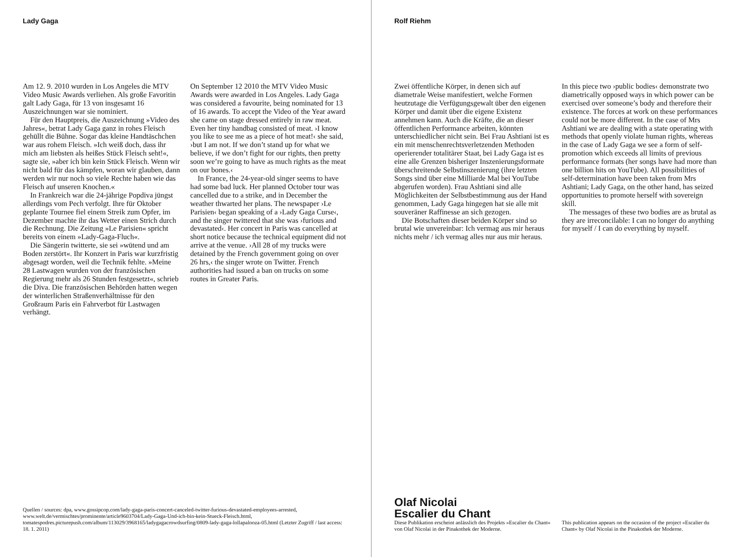Lady Gaga
Am 12. 9. 2010 wurden in Los Angeles die MTV Video Music Awards verliehen. Als große Favoritin galt Lady Gaga, für 13 von insgesamt 16 Auszeichnungen war sie nominiert.
Für den Hauptpreis, die Auszeichnung »Video des Jahres«, betrat Lady Gaga ganz in rohes Fleisch gehüllt die Bühne. Sogar das kleine Handtäschchen war aus rohem Fleisch. »Ich weiß doch, dass ihr mich am liebsten als heißes Stück Fleisch seht!«, sagte sie, »aber ich bin kein Stück Fleisch. Wenn wir nicht bald für das kämpfen, woran wir glauben, dann werden wir nur noch so viele Rechte haben wie das Fleisch auf unseren Knochen.«
In Frankreich war die 24-jährige Popdiva jüngst allerdings vom Pech verfolgt. Ihre für Oktober geplante Tournee fiel einem Streik zum Opfer, im Dezember machte ihr das Wetter einen Strich durch die Rechnung. Die Zeitung »Le Parisien« spricht bereits von einem »Lady-Gaga-Fluch«.
Die Sängerin twitterte, sie sei »wütend und am Boden zerstört«. Ihr Konzert in Paris war kurzfristig abgesagt worden, weil die Technik fehlte. »Meine 28 Lastwagen wurden von der französischen Regierung mehr als 26 Stunden festgesetzt«, schrieb die Diva. Die französischen Behörden hatten wegen der winterlichen Straßenverhältnisse für den Großraum Paris ein Fahrverbot für Lastwagen verhängt.
On September 12 2010 the MTV Video Music Awards were awarded in Los Angeles. Lady Gaga was considered a favourite, being nominated for 13 of 16 awards. To accept the Video of the Year award she came on stage dressed entirely in raw meat. Even her tiny handbag consisted of meat. ›I know you like to see me as a piece of hot meat!‹ she said, ›but I am not. If we don’t stand up for what we believe, if we don’t fight for our rights, then pretty soon we’re going to have as much rights as the meat on our bones.‹
In France, the 24-year-old singer seems to have had some bad luck. Her planned October tour was cancelled due to a strike, and in December the weather thwarted her plans. The newspaper ›Le Parisien‹ began speaking of a ›Lady Gaga Curse‹, and the singer twittered that she was ›furious and devastated‹. Her concert in Paris was cancelled at short notice because the technical equipment did not arrive at the venue. ›All 28 of my trucks were detained by the French government going on over 26 hrs,‹ the singer wrote on Twitter. French authorities had issued a ban on trucks on some routes in Greater Paris.
Quellen / sources: dpa, www.gossipcop.com/lady-gaga-paris-concert-canceled-twitter-furious-devastated-employees-arrested, www.welt.de/vermischtes/prominente/article9603704/Lady-Gaga-Und-ich-bin-kein-Stueck-Fleisch.html, tomatespodres.picturepush.com/album/113029/3968165/ladygagacrowdsurfing/0809-lady-gaga-lollapalooza-05.html (Letzter Zugriff / last access: 18. 1. 2011)
Rolf Riehm
Zwei öffentliche Körper, in denen sich auf diametrale Weise manifestiert, welche Formen heutzutage die Verfügungsgewalt über den eigenen Körper und damit über die eigene Existenz annehmen kann. Auch die Kräfte, die an dieser öffentlichen Performance arbeiten, könnten unterschiedlicher nicht sein. Bei Frau Ashtiani ist es ein mit menschenrechtsverletzenden Methoden operierender totalitärer Staat, bei Lady Gaga ist es eine alle Grenzen bisheriger Inszenierungsformate überschreitende Selbstinszenierung (ihre letzten Songs sind über eine Milliarde Mal bei YouTube abgerufen worden). Frau Ashtiani sind alle Möglichkeiten der Selbstbestimmung aus der Hand genommen, Lady Gaga hingegen hat sie alle mit souveräner Raffinesse an sich gezogen.
Die Botschaften dieser beiden Körper sind so brutal wie unvereinbar: Ich vermag aus mir heraus nichts mehr / ich vermag alles nur aus mir heraus.
In this piece two ›public bodies‹ demonstrate two diametrically opposed ways in which power can be exercised over someone’s body and therefore their existence. The forces at work on these performances could not be more different. In the case of Mrs Ashtiani we are dealing with a state operating with methods that openly violate human rights, whereas in the case of Lady Gaga we see a form of self-promotion which exceeds all limits of previous performance formats (her songs have had more than one billion hits on YouTube). All possibilities of self-determination have been taken from Mrs Ashtiani; Lady Gaga, on the other hand, has seized opportunities to promote herself with sovereign skill.
The messages of these two bodies are as brutal as they are irreconcilable: I can no longer do anything for myself / I can do everything by myself.
Olaf Nicolai
Escalier du Chant
Diese Publikation erscheint anlässlich des Projekts »Escalier du Chant« von Olaf Nicolai in der Pinakothek der Moderne.
This publication appears on the occasion of the project »Escalier du Chant« by Olaf Nicolai in the Pinakothek der Moderne.